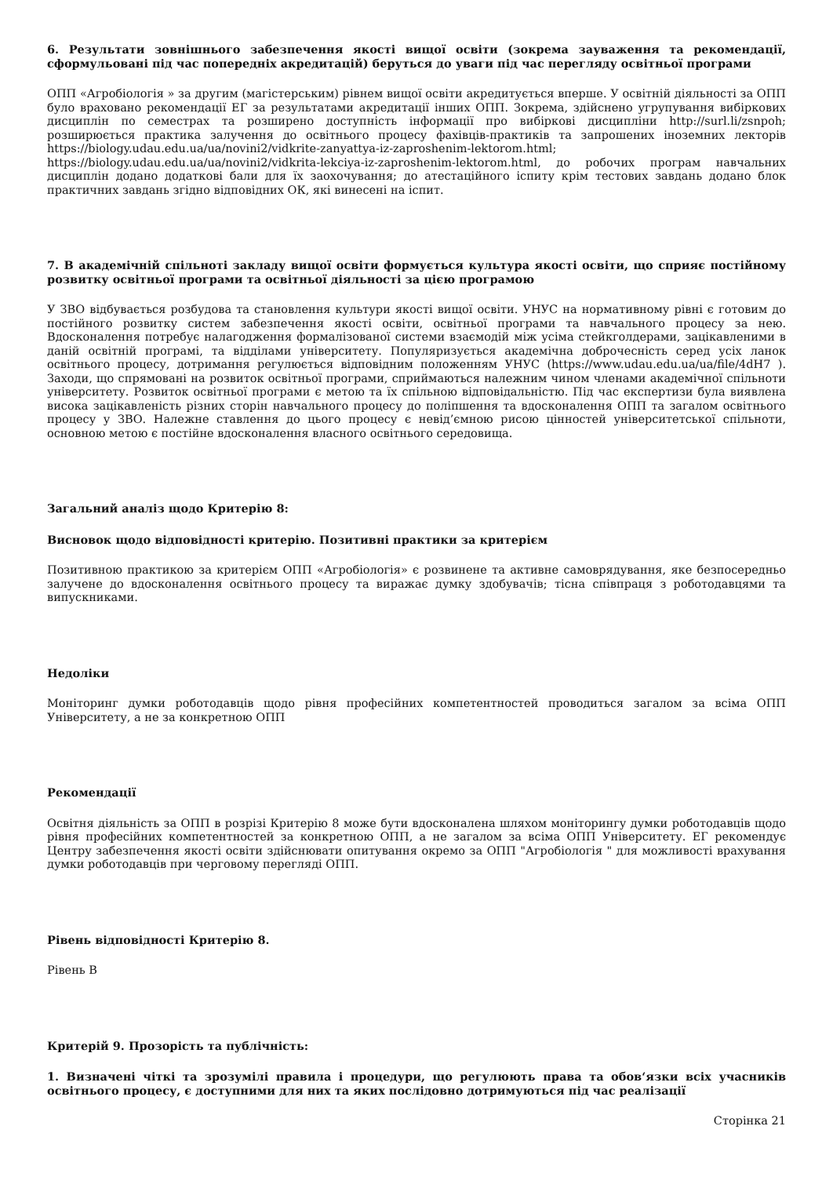6. Результати зовнішнього забезпечення якості вищої освіти (зокрема зауваження та рекомендації, сформульовані під час попередніх акредитацій) беруться до уваги під час перегляду освітньої програми
ОПП «Агробіологія » за другим (магістерським) рівнем вищої освіти акредитується вперше. У освітній діяльності за ОПП було враховано рекомендації ЕГ за результатами акредитації інших ОПП. Зокрема, здійснено угрупування вибіркових дисциплін по семестрах та розширено доступність інформації про вибіркові дисципліни http://surl.li/zsnpoh; розширюється практика залучення до освітнього процесу фахівців-практиків та запрошених іноземних лекторів https://biology.udau.edu.ua/ua/novini2/vidkrite-zanyattya-iz-zaproshenim-lektorom.html; https://biology.udau.edu.ua/ua/novini2/vidkrita-lekciya-iz-zaproshenim-lektorom.html, до робочих програм навчальних дисциплін додано додаткові бали для їх заохочування; до атестаційного іспиту крім тестових завдань додано блок практичних завдань згідно відповідних ОК, які винесені на іспит.
7. В академічній спільноті закладу вищої освіти формується культура якості освіти, що сприяє постійному розвитку освітньої програми та освітньої діяльності за цією програмою
У ЗВО відбувається розбудова та становлення культури якості вищої освіти. УНУС на нормативному рівні є готовим до постійного розвитку систем забезпечення якості освіти, освітньої програми та навчального процесу за нею. Вдосконалення потребує налагодження формалізованої системи взаємодій між усіма стейкголдерами, зацікавленими в даній освітній програмі, та відділами університету. Популяризується академічна доброчесність серед усіх ланок освітнього процесу, дотримання регулюється відповідним положенням УНУС (https://www.udau.edu.ua/ua/file/4dH7 ). Заходи, що спрямовані на розвиток освітньої програми, сприймаються належним чином членами академічної спільноти університету. Розвиток освітньої програми є метою та їх спільною відповідальністю. Під час експертизи була виявлена висока зацікавленість різних сторін навчального процесу до поліпшення та вдосконалення ОПП та загалом освітнього процесу у ЗВО. Належне ставлення до цього процесу є невід’ємною рисою цінностей університетської спільноти, основною метою є постійне вдосконалення власного освітнього середовища.
Загальний аналіз щодо Критерію 8:
Висновок щодо відповідності критерію. Позитивні практики за критерієм
Позитивною практикою за критерієм ОПП «Агробіологія» є розвинене та активне самоврядування, яке безпосередньо залучене до вдосконалення освітнього процесу та виражає думку здобувачів; тісна співпраця з роботодавцями та випускниками.
Недоліки
Моніторинг думки роботодавців щодо рівня професійних компетентностей проводиться загалом за всіма ОПП Університету, а не за конкретною ОПП
Рекомендації
Освітня діяльність за ОПП в розрізі Критерію 8 може бути вдосконалена шляхом моніторингу думки роботодавців щодо рівня професійних компетентностей за конкретною ОПП, а не загалом за всіма ОПП Університету. ЕГ рекомендує Центру забезпечення якості освіти здійснювати опитування окремо за ОПП "Агробіологія " для можливості врахування думки роботодавців при черговому перегляді ОПП.
Рівень відповідності Критерію 8.
Рівень В
Критерій 9. Прозорість та публічність:
1. Визначені чіткі та зрозумілі правила і процедури, що регулюють права та обов‘язки всіх учасників освітнього процесу, є доступними для них та яких послідовно дотримуються під час реалізації
Сторінка 21